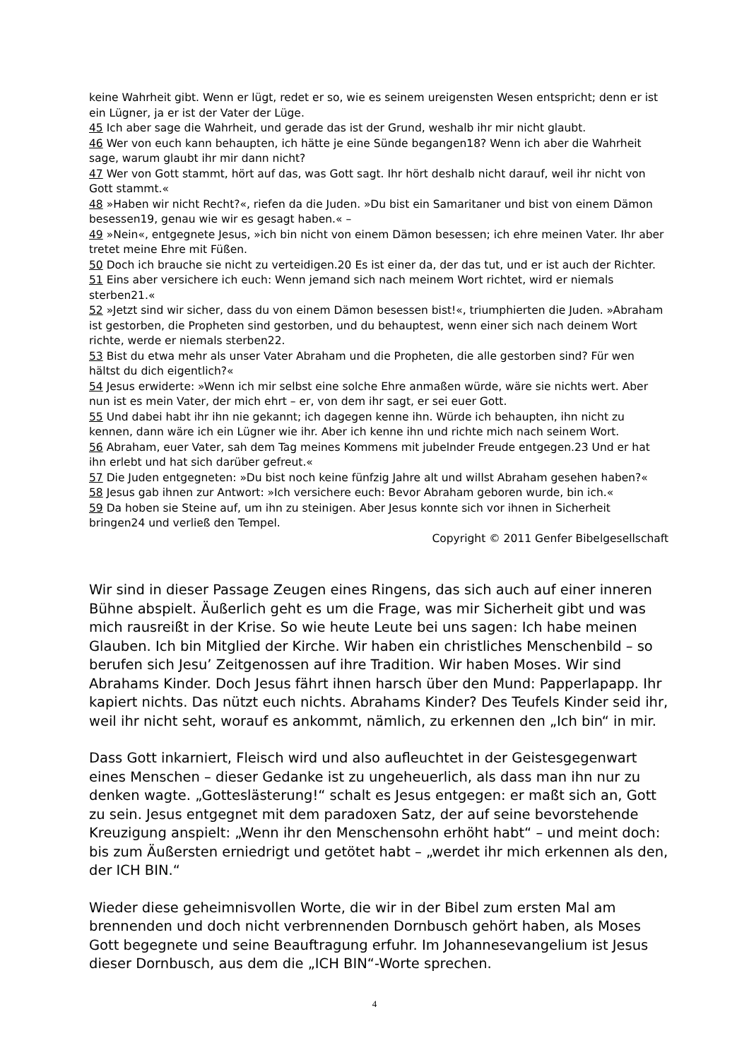keine Wahrheit gibt. Wenn er lügt, redet er so, wie es seinem ureigensten Wesen entspricht; denn er ist ein Lügner, ja er ist der Vater der Lüge.
45 Ich aber sage die Wahrheit, und gerade das ist der Grund, weshalb ihr mir nicht glaubt.
46 Wer von euch kann behaupten, ich hätte je eine Sünde begangen18? Wenn ich aber die Wahrheit sage, warum glaubt ihr mir dann nicht?
47 Wer von Gott stammt, hört auf das, was Gott sagt. Ihr hört deshalb nicht darauf, weil ihr nicht von Gott stammt.«
48 »Haben wir nicht Recht?«, riefen da die Juden. »Du bist ein Samaritaner und bist von einem Dämon besessen19, genau wie wir es gesagt haben.« –
49 »Nein«, entgegnete Jesus, »ich bin nicht von einem Dämon besessen; ich ehre meinen Vater. Ihr aber tretet meine Ehre mit Füßen.
50 Doch ich brauche sie nicht zu verteidigen.20 Es ist einer da, der das tut, und er ist auch der Richter.
51 Eins aber versichere ich euch: Wenn jemand sich nach meinem Wort richtet, wird er niemals sterben21.«
52 »Jetzt sind wir sicher, dass du von einem Dämon besessen bist!«, triumphierten die Juden. »Abraham ist gestorben, die Propheten sind gestorben, und du behauptest, wenn einer sich nach deinem Wort richte, werde er niemals sterben22.
53 Bist du etwa mehr als unser Vater Abraham und die Propheten, die alle gestorben sind? Für wen hältst du dich eigentlich?«
54 Jesus erwiderte: »Wenn ich mir selbst eine solche Ehre anmaßen würde, wäre sie nichts wert. Aber nun ist es mein Vater, der mich ehrt – er, von dem ihr sagt, er sei euer Gott.
55 Und dabei habt ihr ihn nie gekannt; ich dagegen kenne ihn. Würde ich behaupten, ihn nicht zu kennen, dann wäre ich ein Lügner wie ihr. Aber ich kenne ihn und richte mich nach seinem Wort.
56 Abraham, euer Vater, sah dem Tag meines Kommens mit jubelnder Freude entgegen.23 Und er hat ihn erlebt und hat sich darüber gefreut.«
57 Die Juden entgegneten: »Du bist noch keine fünfzig Jahre alt und willst Abraham gesehen haben?«
58 Jesus gab ihnen zur Antwort: »Ich versichere euch: Bevor Abraham geboren wurde, bin ich.«
59 Da hoben sie Steine auf, um ihn zu steinigen. Aber Jesus konnte sich vor ihnen in Sicherheit bringen24 und verließ den Tempel.
Copyright © 2011 Genfer Bibelgesellschaft
Wir sind in dieser Passage Zeugen eines Ringens, das sich auch auf einer inneren Bühne abspielt. Äußerlich geht es um die Frage, was mir Sicherheit gibt und was mich rausreißt in der Krise. So wie heute Leute bei uns sagen: Ich habe meinen Glauben. Ich bin Mitglied der Kirche. Wir haben ein christliches Menschenbild – so berufen sich Jesu’ Zeitgenossen auf ihre Tradition. Wir haben Moses. Wir sind Abrahams Kinder. Doch Jesus fährt ihnen harsch über den Mund: Papperlapapp. Ihr kapiert nichts. Das nützt euch nichts. Abrahams Kinder? Des Teufels Kinder seid ihr, weil ihr nicht seht, worauf es ankommt, nämlich, zu erkennen den „Ich bin“ in mir.
Dass Gott inkarniert, Fleisch wird und also aufleuchtet in der Geistesgegenwart eines Menschen – dieser Gedanke ist zu ungeheuerlich, als dass man ihn nur zu denken wagte. „Gotteslästerung!“ schalt es Jesus entgegen: er maßt sich an, Gott zu sein. Jesus entgegnet mit dem paradoxen Satz, der auf seine bevorstehende Kreuzigung anspielt: „Wenn ihr den Menschensohn erhöht habt“ – und meint doch: bis zum Äußersten erniedrigt und getötet habt – „werdet ihr mich erkennen als den, der ICH BIN.“
Wieder diese geheimnisvollen Worte, die wir in der Bibel zum ersten Mal am brennenden und doch nicht verbrennenden Dornbusch gehört haben, als Moses Gott begegnete und seine Beauftragung erfuhr. Im Johannesevangelium ist Jesus dieser Dornbusch, aus dem die „ICH BIN“-Worte sprechen.
4